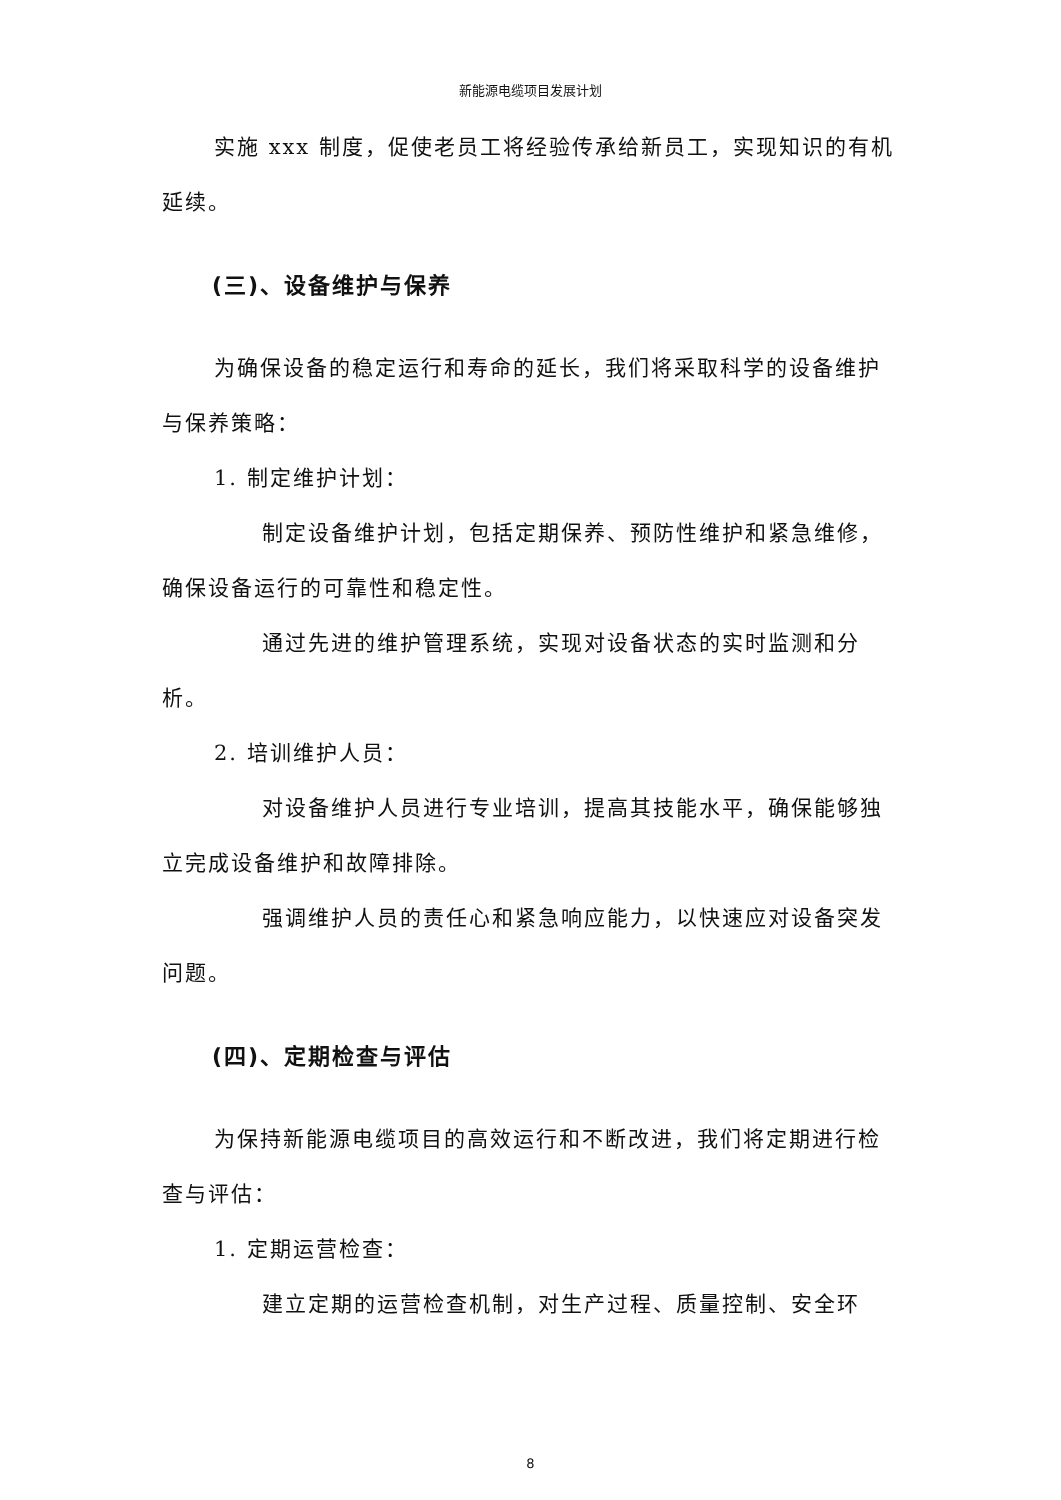新能源电缆项目发展计划
实施 xxx 制度，促使老员工将经验传承给新员工，实现知识的有机延续。
(三)、设备维护与保养
为确保设备的稳定运行和寿命的延长，我们将采取科学的设备维护与保养策略：
1. 制定维护计划：
制定设备维护计划，包括定期保养、预防性维护和紧急维修，确保设备运行的可靠性和稳定性。
通过先进的维护管理系统，实现对设备状态的实时监测和分析。
2. 培训维护人员：
对设备维护人员进行专业培训，提高其技能水平，确保能够独立完成设备维护和故障排除。
强调维护人员的责任心和紧急响应能力，以快速应对设备突发问题。
(四)、定期检查与评估
为保持新能源电缆项目的高效运行和不断改进，我们将定期进行检查与评估：
1. 定期运营检查：
建立定期的运营检查机制，对生产过程、质量控制、安全环
8